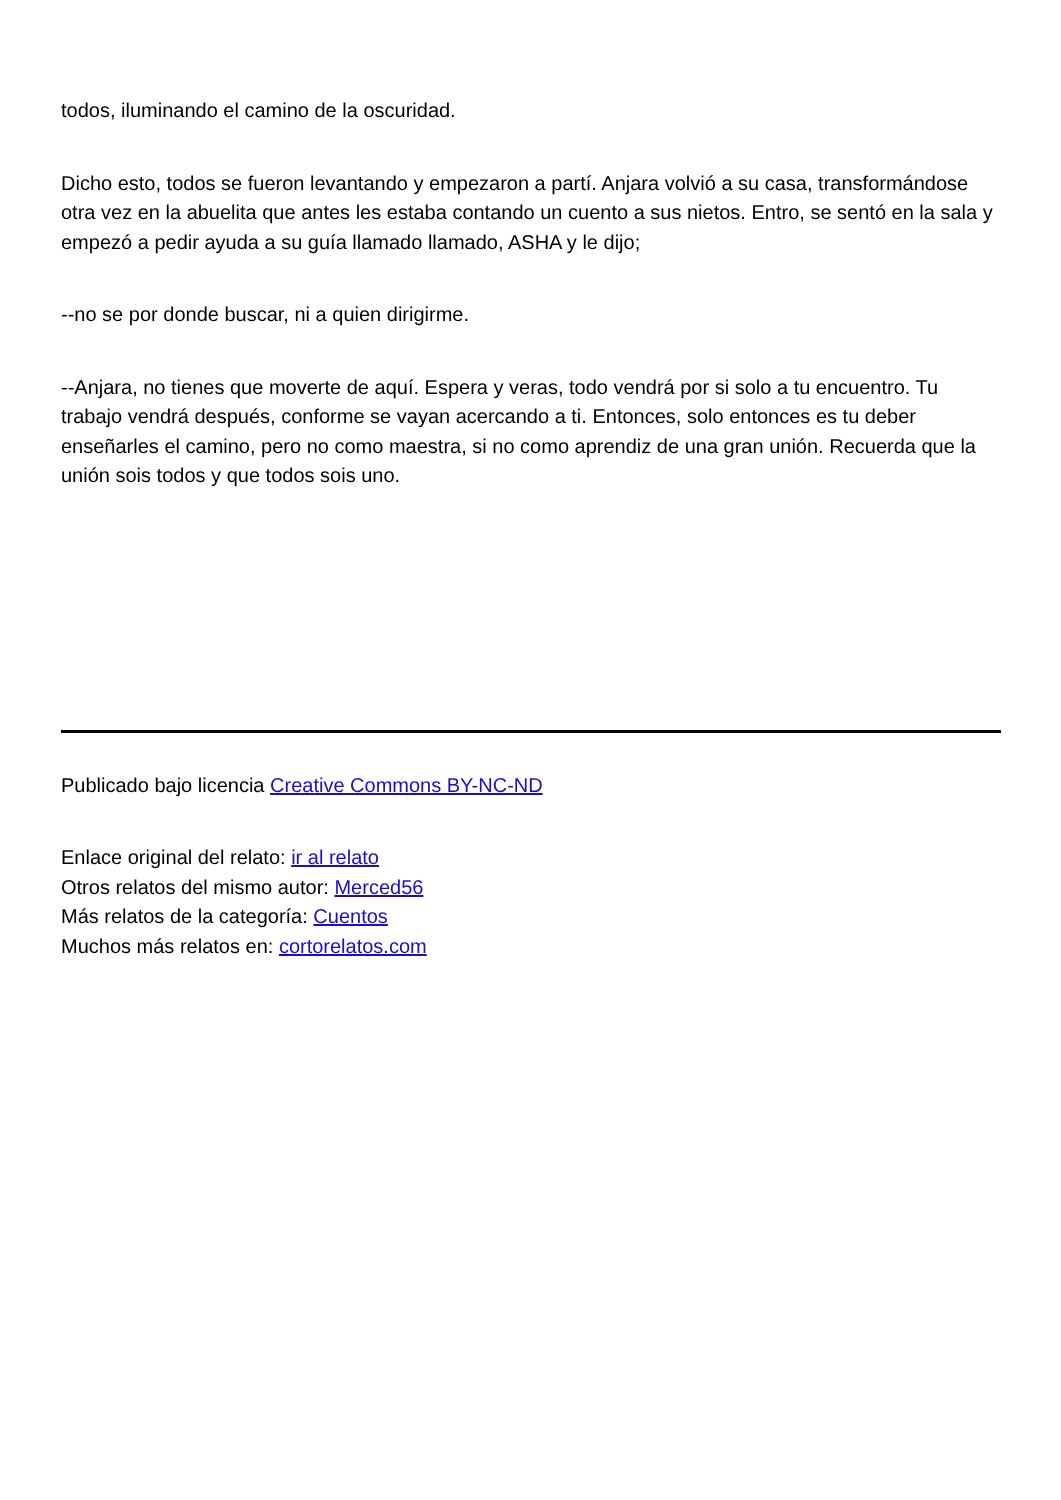todos, iluminando el camino de la oscuridad.
Dicho esto, todos se fueron levantando y empezaron a partí. Anjara volvió a su casa, transformándose otra vez en la abuelita que antes les estaba contando un cuento a sus nietos. Entro, se sentó en la sala y empezó a pedir ayuda a su guía llamado llamado, ASHA y le dijo;
--no se por donde buscar, ni a quien dirigirme.
--Anjara, no tienes que moverte de aquí. Espera y veras, todo vendrá por si solo a tu encuentro. Tu trabajo vendrá después, conforme se vayan acercando a ti. Entonces, solo entonces es tu deber enseñarles el camino, pero no como maestra, si no como aprendiz de una gran unión. Recuerda que la unión sois todos y que todos sois uno.
Publicado bajo licencia Creative Commons BY-NC-ND
Enlace original del relato: ir al relato
Otros relatos del mismo autor: Merced56
Más relatos de la categoría: Cuentos
Muchos más relatos en: cortorelatos.com